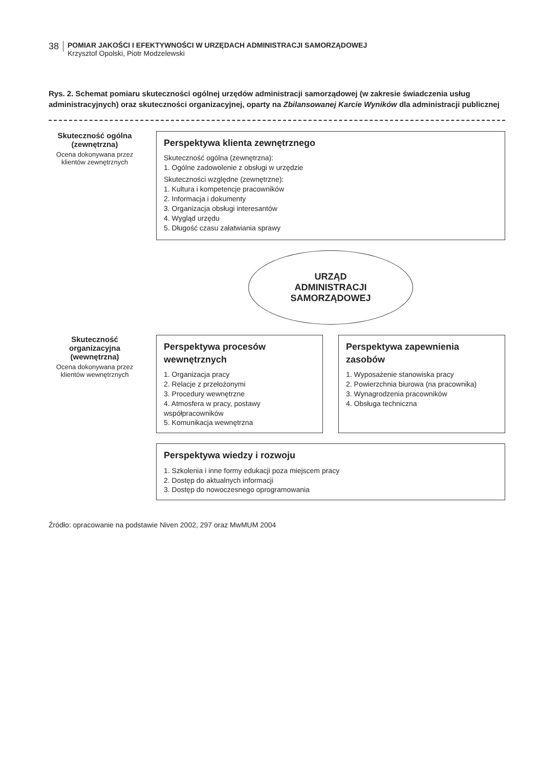38
POMIAR JAKOŚCI I EFEKTYWNOŚCI W URZĘDACH ADMINISTRACJI SAMORZĄDOWEJ
Krzysztof Opolski, Piotr Modzelewski
Rys. 2. Schemat pomiaru skuteczności ogólnej urzędów administracji samorządowej (w zakresie świadczenia usług administracyjnych) oraz skuteczności organizacyjnej, oparty na Zbilansowanej Karcie Wyników dla administracji publicznej
Skuteczność ogólna (zewnętrzna)
Ocena dokonywana przez klientów zewnętrznych
Perspektywa klienta zewnętrznego
Skuteczność ogólna (zewnętrzna):
1. Ogólne zadowolenie z obsługi w urzędzie
Skuteczności względne (zewnętrzne):
1. Kultura i kompetencje pracowników
2. Informacja i dokumenty
3. Organizacja obsługi interesantów
4. Wygląd urzędu
5. Długość czasu załatwiania sprawy
URZĄD
ADMINISTRACJI
SAMORZĄDOWEJ
Skuteczność organizacyjna (wewnętrzna)
Ocena dokonywana przez klientów wewnętrznych
Perspektywa procesów wewnętrznych
1. Organizacja pracy
2. Relacje z przełożonymi
3. Procedury wewnętrzne
4. Atmosfera w pracy, postawy współpracowników
5. Komunikacja wewnętrzna
Perspektywa zapewnienia zasobów
1. Wyposażenie stanowiska pracy
2. Powierzchnia biurowa (na pracownika)
3. Wynagrodzenia pracowników
4. Obsługa techniczna
Perspektywa wiedzy i rozwoju
1. Szkolenia i inne formy edukacji poza miejscem pracy
2. Dostęp do aktualnych informacji
3. Dostęp do nowoczesnego oprogramowania
Źródło: opracowanie na podstawie Niven 2002, 297 oraz MwMUM 2004